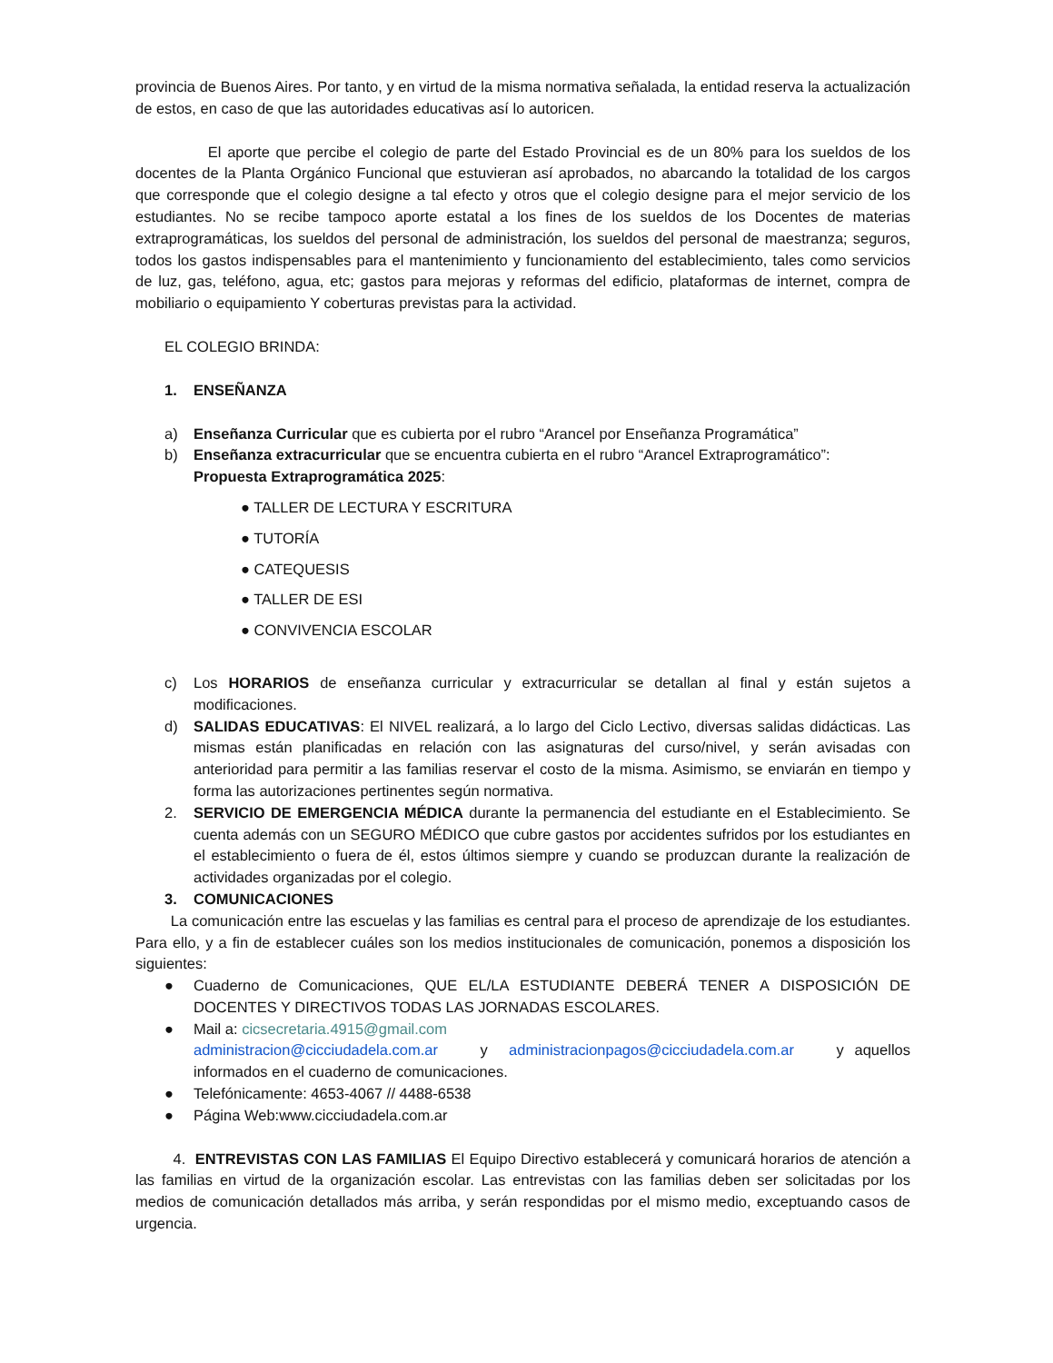provincia de Buenos Aires. Por tanto, y en virtud de la misma normativa señalada, la entidad reserva la actualización de estos, en caso de que las autoridades educativas así lo autoricen.
El aporte que percibe el colegio de parte del Estado Provincial es de un 80% para los sueldos de los docentes de la Planta Orgánico Funcional que estuvieran así aprobados, no abarcando la totalidad de los cargos que corresponde que el colegio designe a tal efecto y otros que el colegio designe para el mejor servicio de los estudiantes. No se recibe tampoco aporte estatal a los fines de los sueldos de los Docentes de materias extraprogramáticas, los sueldos del personal de administración, los sueldos del personal de maestranza; seguros, todos los gastos indispensables para el mantenimiento y funcionamiento del establecimiento, tales como servicios de luz, gas, teléfono, agua, etc; gastos para mejoras y reformas del edificio, plataformas de internet, compra de mobiliario o equipamiento Y coberturas previstas para la actividad.
EL COLEGIO BRINDA:
1. ENSEÑANZA
a) Enseñanza Curricular que es cubierta por el rubro “Arancel por Enseñanza Programática”
b) Enseñanza extracurricular que se encuentra cubierta en el rubro “Arancel Extraprogramático”:
Propuesta Extraprogramática 2025:
● TALLER DE LECTURA Y ESCRITURA
● TUTORÍA
● CATEQUESIS
● TALLER DE ESI
● CONVIVENCIA ESCOLAR
c) Los HORARIOS de enseñanza curricular y extracurricular se detallan al final y están sujetos a modificaciones.
d) SALIDAS EDUCATIVAS: El NIVEL realizará, a lo largo del Ciclo Lectivo, diversas salidas didácticas. Las mismas están planificadas en relación con las asignaturas del curso/nivel, y serán avisadas con anterioridad para permitir a las familias reservar el costo de la misma. Asimismo, se enviarán en tiempo y forma las autorizaciones pertinentes según normativa.
2. SERVICIO DE EMERGENCIA MÉDICA durante la permanencia del estudiante en el Establecimiento. Se cuenta además con un SEGURO MÉDICO que cubre gastos por accidentes sufridos por los estudiantes en el establecimiento o fuera de él, estos últimos siempre y cuando se produzcan durante la realización de actividades organizadas por el colegio.
3. COMUNICACIONES
La comunicación entre las escuelas y las familias es central para el proceso de aprendizaje de los estudiantes. Para ello, y a fin de establecer cuáles son los medios institucionales de comunicación, ponemos a disposición los siguientes:
● Cuaderno de Comunicaciones, QUE EL/LA ESTUDIANTE DEBERÁ TENER A DISPOSICIÓN DE DOCENTES Y DIRECTIVOS TODAS LAS JORNADAS ESCOLARES.
● Mail a: cicsecretaria.4915@gmail.com
administracion@cicciudadela.com.ar y administracionpagos@cicciudadela.com.ar y aquellos informados en el cuaderno de comunicaciones.
● Telefónicamente: 4653-4067 // 4488-6538
● Página Web:www.cicciudadela.com.ar
4. ENTREVISTAS CON LAS FAMILIAS El Equipo Directivo establecerá y comunicará horarios de atención a las familias en virtud de la organización escolar. Las entrevistas con las familias deben ser solicitadas por los medios de comunicación detallados más arriba, y serán respondidas por el mismo medio, exceptuando casos de urgencia.